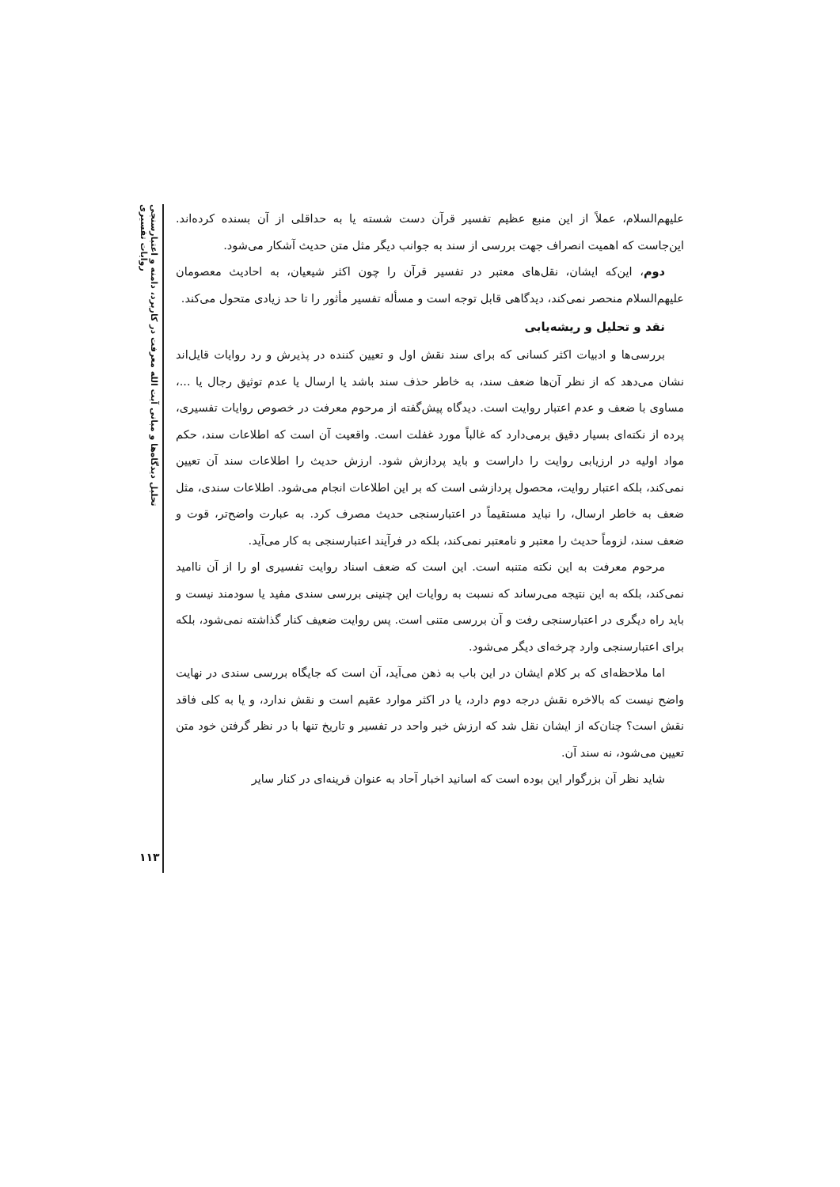تحلیل دیدگاه‌ها و مبانی آیت الله معرفت در کاربرد، دامنه و اعتبارسنجی روایات تفسیری
۱۱۳
علیهم‌السلام، عملاً از این منبع عظیم تفسیر قرآن دست شسته یا به حداقلی از آن بسنده کرده‌اند. این‌جاست که اهمیت انصراف جهت بررسی از سند به جوانب دیگر مثل متن حدیث آشکار می‌شود.
دوم، این‌که ایشان، نقل‌های معتبر در تفسیر قرآن را چون اکثر شیعیان، به احادیث معصومان علیهم‌السلام منحصر نمی‌کند، دیدگاهی قابل توجه است و مسأله تفسیر مأثور را تا حد زیادی متحول می‌کند.
نقد و تحلیل و ریشه‌یابی
بررسی‌ها و ادبیات اکثر کسانی که برای سند نقش اول و تعیین کننده در پذیرش و رد روایات قایل‌اند نشان می‌دهد که از نظر آن‌ها ضعف سند، به خاطر حذف سند باشد یا ارسال یا عدم توثیق رجال یا ...، مساوی با ضعف و عدم اعتبار روایت است. دیدگاه پیش‌گفته از مرحوم معرفت در خصوص روایات تفسیری، پرده از نکته‌ای بسیار دقیق برمی‌دارد که غالباً مورد غفلت است. واقعیت آن است که اطلاعات سند، حکم مواد اولیه در ارزیابی روایت را داراست و باید پردازش شود. ارزش حدیث را اطلاعات سند آن تعیین نمی‌کند، بلکه اعتبار روایت، محصول پردازشی است که بر این اطلاعات انجام می‌شود. اطلاعات سندی، مثل ضعف به خاطر ارسال، را نباید مستقیماً در اعتبارسنجی حدیث مصرف کرد. به عبارت واضح‌تر، قوت و ضعف سند، لزوماً حدیث را معتبر و نامعتبر نمی‌کند، بلکه در فرآیند اعتبارسنجی به کار می‌آید.
مرحوم معرفت به این نکته متنبه است. این است که ضعف اسناد روایت تفسیری او را از آن ناامید نمی‌کند، بلکه به این نتیجه می‌رساند که نسبت به روایات این چنینی بررسی سندی مفید یا سودمند نیست و باید راه دیگری در اعتبارسنجی رفت و آن بررسی متنی است. پس روایت ضعیف کنار گذاشته نمی‌شود، بلکه برای اعتبارسنجی وارد چرخه‌ای دیگر می‌شود.
اما ملاحظه‌ای که بر کلام ایشان در این باب به ذهن می‌آید، آن است که جایگاه بررسی سندی در نهایت واضح نیست که بالاخره نقش درجه دوم دارد، یا در اکثر موارد عقیم است و نقش ندارد، و یا به کلی فاقد نقش است؟ چنان‌که از ایشان نقل شد که ارزش خبر واحد در تفسیر و تاریخ تنها با در نظر گرفتن خود متن تعیین می‌شود، نه سند آن.
شاید نظر آن بزرگوار این بوده است که اسانید اخبار آحاد به عنوان قرینه‌ای در کنار سایر